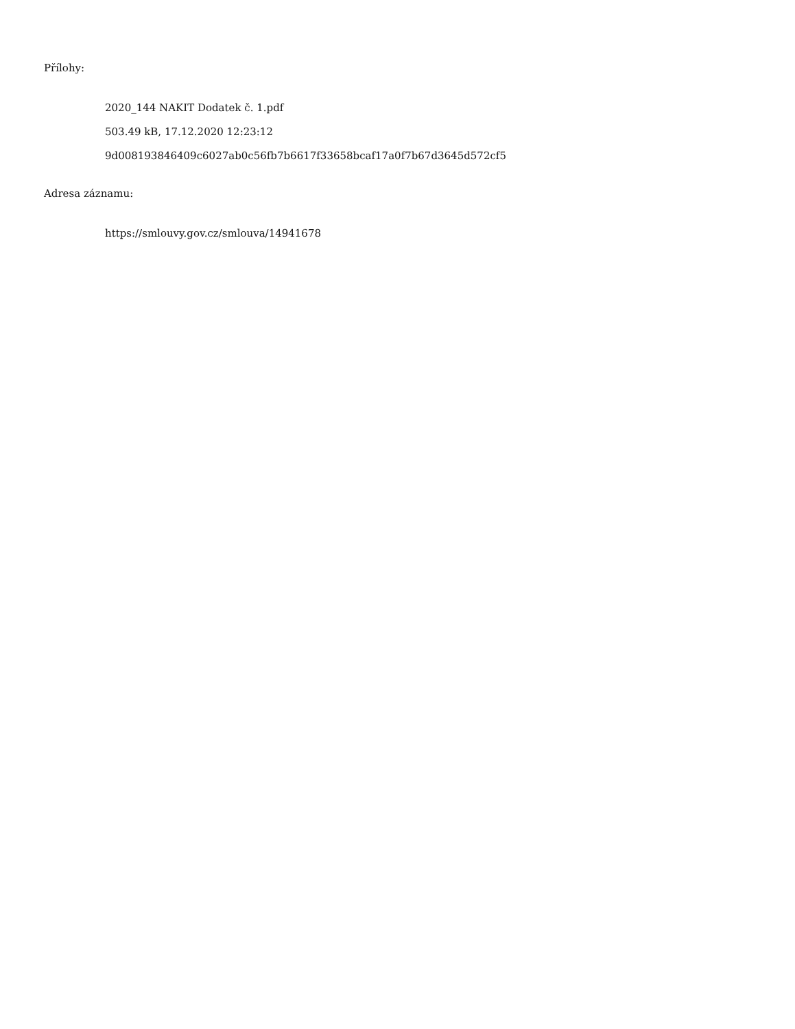Přílohy:
2020_144 NAKIT Dodatek č. 1.pdf
503.49 kB, 17.12.2020 12:23:12
9d008193846409c6027ab0c56fb7b6617f33658bcaf17a0f7b67d3645d572cf5
Adresa záznamu:
https://smlouvy.gov.cz/smlouva/14941678